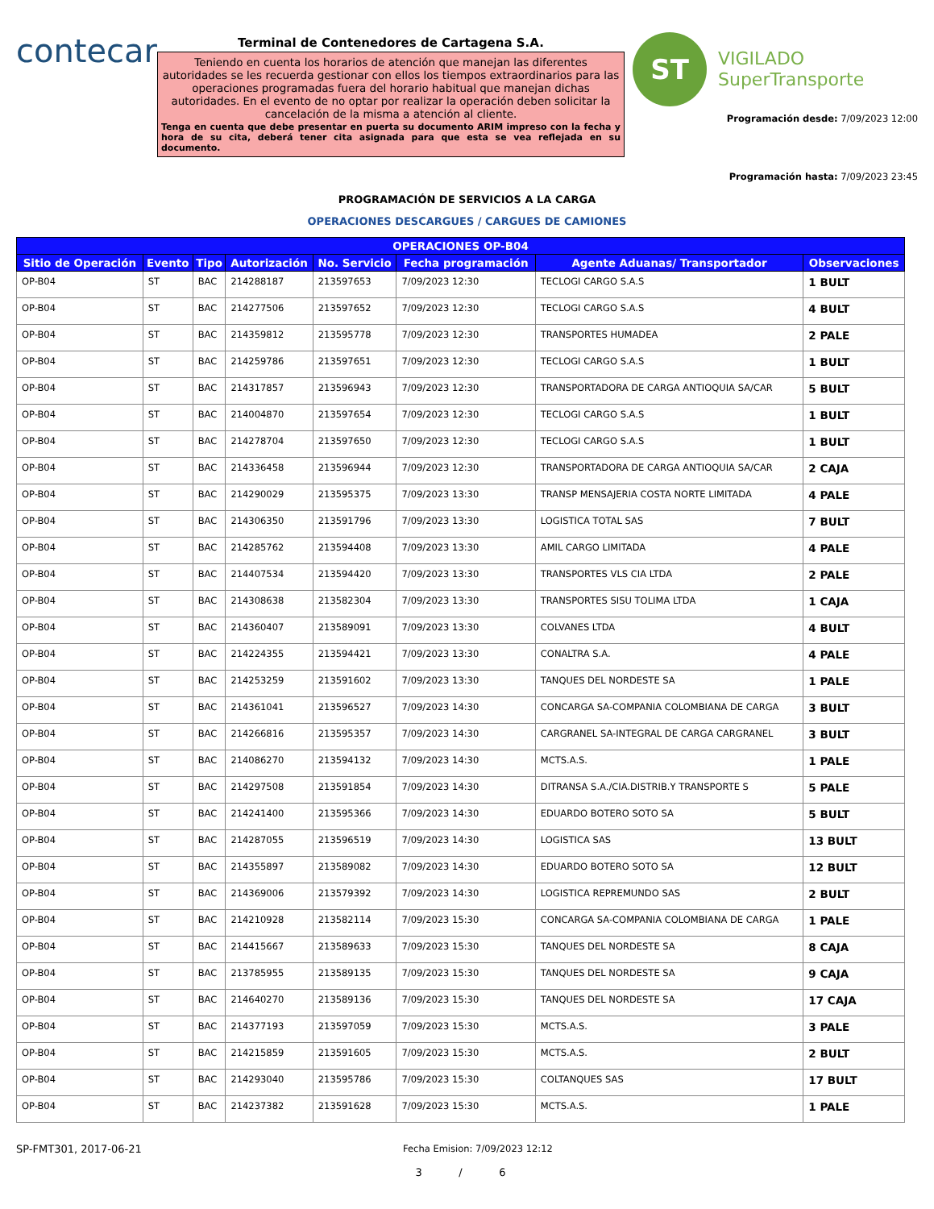contecar
Terminal de Contenedores de Cartagena S.A.
Teniendo en cuenta los horarios de atención que manejan las diferentes autoridades se les recuerda gestionar con ellos los tiempos extraordinarios para las operaciones programadas fuera del horario habitual que manejan dichas autoridades. En el evento de no optar por realizar la operación deben solicitar la cancelación de la misma a atención al cliente.
Tenga en cuenta que debe presentar en puerta su documento ARIM impreso con la fecha y hora de su cita, deberá tener cita asignada para que esta se vea reflejada en su documento.
ST
VIGILADO
SuperTransporte
Programación desde: 7/09/2023 12:00
Programación hasta: 7/09/2023 23:45
PROGRAMACIÓN DE SERVICIOS A LA CARGA
OPERACIONES DESCARGUES / CARGUES DE CAMIONES
| OPERACIONES OP-B04 | | | | | | | |
| --- | --- | --- | --- | --- | --- | --- | --- |
| Sitio de Operación | Evento | Tipo | Autorización | No. Servicio | Fecha programación | Agente Aduanas/ Transportador | Observaciones |
| OP-B04 | ST | BAC | 214288187 | 213597653 | 7/09/2023 12:30 | TECLOGI CARGO S.A.S | 1 BULT |
| OP-B04 | ST | BAC | 214277506 | 213597652 | 7/09/2023 12:30 | TECLOGI CARGO S.A.S | 4 BULT |
| OP-B04 | ST | BAC | 214359812 | 213595778 | 7/09/2023 12:30 | TRANSPORTES HUMADEA | 2 PALE |
| OP-B04 | ST | BAC | 214259786 | 213597651 | 7/09/2023 12:30 | TECLOGI CARGO S.A.S | 1 BULT |
| OP-B04 | ST | BAC | 214317857 | 213596943 | 7/09/2023 12:30 | TRANSPORTADORA DE CARGA ANTIOQUIA SA/CAR | 5 BULT |
| OP-B04 | ST | BAC | 214004870 | 213597654 | 7/09/2023 12:30 | TECLOGI CARGO S.A.S | 1 BULT |
| OP-B04 | ST | BAC | 214278704 | 213597650 | 7/09/2023 12:30 | TECLOGI CARGO S.A.S | 1 BULT |
| OP-B04 | ST | BAC | 214336458 | 213596944 | 7/09/2023 12:30 | TRANSPORTADORA DE CARGA ANTIOQUIA SA/CAR | 2 CAJA |
| OP-B04 | ST | BAC | 214290029 | 213595375 | 7/09/2023 13:30 | TRANSP MENSAJERIA COSTA NORTE LIMITADA | 4 PALE |
| OP-B04 | ST | BAC | 214306350 | 213591796 | 7/09/2023 13:30 | LOGISTICA TOTAL SAS | 7 BULT |
| OP-B04 | ST | BAC | 214285762 | 213594408 | 7/09/2023 13:30 | AMIL CARGO LIMITADA | 4 PALE |
| OP-B04 | ST | BAC | 214407534 | 213594420 | 7/09/2023 13:30 | TRANSPORTES VLS CIA LTDA | 2 PALE |
| OP-B04 | ST | BAC | 214308638 | 213582304 | 7/09/2023 13:30 | TRANSPORTES SISU TOLIMA LTDA | 1 CAJA |
| OP-B04 | ST | BAC | 214360407 | 213589091 | 7/09/2023 13:30 | COLVANES LTDA | 4 BULT |
| OP-B04 | ST | BAC | 214224355 | 213594421 | 7/09/2023 13:30 | CONALTRA S.A. | 4 PALE |
| OP-B04 | ST | BAC | 214253259 | 213591602 | 7/09/2023 13:30 | TANQUES DEL NORDESTE SA | 1 PALE |
| OP-B04 | ST | BAC | 214361041 | 213596527 | 7/09/2023 14:30 | CONCARGA SA-COMPANIA COLOMBIANA DE CARGA | 3 BULT |
| OP-B04 | ST | BAC | 214266816 | 213595357 | 7/09/2023 14:30 | CARGRANEL SA-INTEGRAL DE CARGA CARGRANEL | 3 BULT |
| OP-B04 | ST | BAC | 214086270 | 213594132 | 7/09/2023 14:30 | MCTS.A.S. | 1 PALE |
| OP-B04 | ST | BAC | 214297508 | 213591854 | 7/09/2023 14:30 | DITRANSA S.A./CIA.DISTRIB.Y TRANSPORTE S | 5 PALE |
| OP-B04 | ST | BAC | 214241400 | 213595366 | 7/09/2023 14:30 | EDUARDO BOTERO SOTO SA | 5 BULT |
| OP-B04 | ST | BAC | 214287055 | 213596519 | 7/09/2023 14:30 | LOGISTICA SAS | 13 BULT |
| OP-B04 | ST | BAC | 214355897 | 213589082 | 7/09/2023 14:30 | EDUARDO BOTERO SOTO SA | 12 BULT |
| OP-B04 | ST | BAC | 214369006 | 213579392 | 7/09/2023 14:30 | LOGISTICA REPREMUNDO SAS | 2 BULT |
| OP-B04 | ST | BAC | 214210928 | 213582114 | 7/09/2023 15:30 | CONCARGA SA-COMPANIA COLOMBIANA DE CARGA | 1 PALE |
| OP-B04 | ST | BAC | 214415667 | 213589633 | 7/09/2023 15:30 | TANQUES DEL NORDESTE SA | 8 CAJA |
| OP-B04 | ST | BAC | 213785955 | 213589135 | 7/09/2023 15:30 | TANQUES DEL NORDESTE SA | 9 CAJA |
| OP-B04 | ST | BAC | 214640270 | 213589136 | 7/09/2023 15:30 | TANQUES DEL NORDESTE SA | 17 CAJA |
| OP-B04 | ST | BAC | 214377193 | 213597059 | 7/09/2023 15:30 | MCTS.A.S. | 3 PALE |
| OP-B04 | ST | BAC | 214215859 | 213591605 | 7/09/2023 15:30 | MCTS.A.S. | 2 BULT |
| OP-B04 | ST | BAC | 214293040 | 213595786 | 7/09/2023 15:30 | COLTANQUES SAS | 17 BULT |
| OP-B04 | ST | BAC | 214237382 | 213591628 | 7/09/2023 15:30 | MCTS.A.S. | 1 PALE |
SP-FMT301, 2017-06-21 Fecha Emision: 7/09/2023 12:12
3 / 6